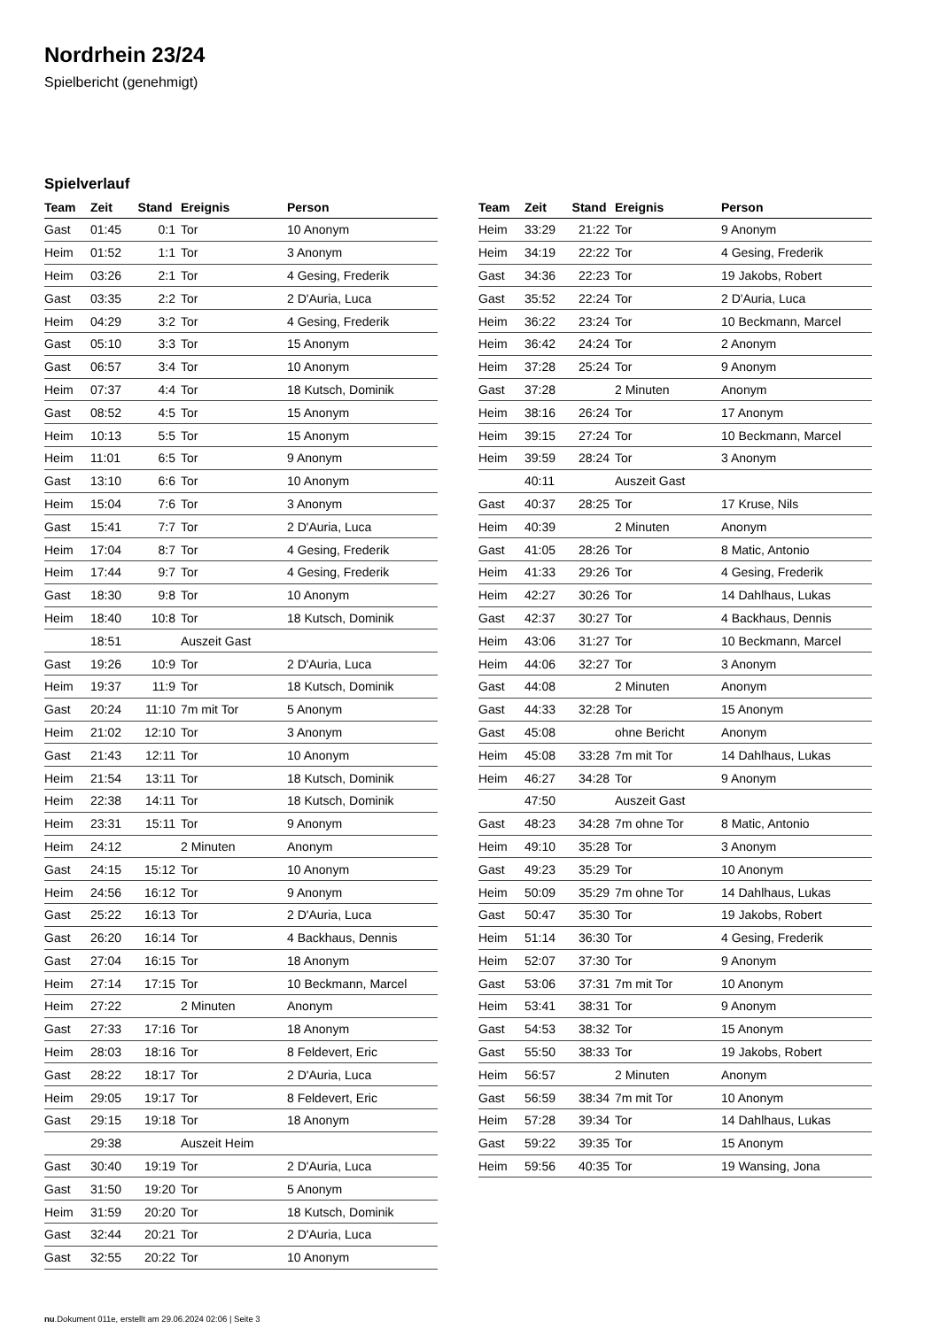Nordrhein 23/24
Spielbericht (genehmigt)
Spielverlauf
| Team | Zeit | Stand | Ereignis | Person |
| --- | --- | --- | --- | --- |
| Gast | 01:45 | 0:1 | Tor | 10 Anonym |
| Heim | 01:52 | 1:1 | Tor | 3 Anonym |
| Heim | 03:26 | 2:1 | Tor | 4 Gesing, Frederik |
| Gast | 03:35 | 2:2 | Tor | 2 D'Auria, Luca |
| Heim | 04:29 | 3:2 | Tor | 4 Gesing, Frederik |
| Gast | 05:10 | 3:3 | Tor | 15 Anonym |
| Gast | 06:57 | 3:4 | Tor | 10 Anonym |
| Heim | 07:37 | 4:4 | Tor | 18 Kutsch, Dominik |
| Gast | 08:52 | 4:5 | Tor | 15 Anonym |
| Heim | 10:13 | 5:5 | Tor | 15 Anonym |
| Heim | 11:01 | 6:5 | Tor | 9 Anonym |
| Gast | 13:10 | 6:6 | Tor | 10 Anonym |
| Heim | 15:04 | 7:6 | Tor | 3 Anonym |
| Gast | 15:41 | 7:7 | Tor | 2 D'Auria, Luca |
| Heim | 17:04 | 8:7 | Tor | 4 Gesing, Frederik |
| Heim | 17:44 | 9:7 | Tor | 4 Gesing, Frederik |
| Gast | 18:30 | 9:8 | Tor | 10 Anonym |
| Heim | 18:40 | 10:8 | Tor | 18 Kutsch, Dominik |
| | 18:51 | | Auszeit Gast | |
| Gast | 19:26 | 10:9 | Tor | 2 D'Auria, Luca |
| Heim | 19:37 | 11:9 | Tor | 18 Kutsch, Dominik |
| Gast | 20:24 | 11:10 | 7m mit Tor | 5 Anonym |
| Heim | 21:02 | 12:10 | Tor | 3 Anonym |
| Gast | 21:43 | 12:11 | Tor | 10 Anonym |
| Heim | 21:54 | 13:11 | Tor | 18 Kutsch, Dominik |
| Heim | 22:38 | 14:11 | Tor | 18 Kutsch, Dominik |
| Heim | 23:31 | 15:11 | Tor | 9 Anonym |
| Heim | 24:12 | | 2 Minuten | Anonym |
| Gast | 24:15 | 15:12 | Tor | 10 Anonym |
| Heim | 24:56 | 16:12 | Tor | 9 Anonym |
| Gast | 25:22 | 16:13 | Tor | 2 D'Auria, Luca |
| Gast | 26:20 | 16:14 | Tor | 4 Backhaus, Dennis |
| Gast | 27:04 | 16:15 | Tor | 18 Anonym |
| Heim | 27:14 | 17:15 | Tor | 10 Beckmann, Marcel |
| Heim | 27:22 | | 2 Minuten | Anonym |
| Gast | 27:33 | 17:16 | Tor | 18 Anonym |
| Heim | 28:03 | 18:16 | Tor | 8 Feldevert, Eric |
| Gast | 28:22 | 18:17 | Tor | 2 D'Auria, Luca |
| Heim | 29:05 | 19:17 | Tor | 8 Feldevert, Eric |
| Gast | 29:15 | 19:18 | Tor | 18 Anonym |
| | 29:38 | | Auszeit Heim | |
| Gast | 30:40 | 19:19 | Tor | 2 D'Auria, Luca |
| Gast | 31:50 | 19:20 | Tor | 5 Anonym |
| Heim | 31:59 | 20:20 | Tor | 18 Kutsch, Dominik |
| Gast | 32:44 | 20:21 | Tor | 2 D'Auria, Luca |
| Gast | 32:55 | 20:22 | Tor | 10 Anonym |
| Team | Zeit | Stand | Ereignis | Person |
| --- | --- | --- | --- | --- |
| Heim | 33:29 | 21:22 | Tor | 9 Anonym |
| Heim | 34:19 | 22:22 | Tor | 4 Gesing, Frederik |
| Gast | 34:36 | 22:23 | Tor | 19 Jakobs, Robert |
| Gast | 35:52 | 22:24 | Tor | 2 D'Auria, Luca |
| Heim | 36:22 | 23:24 | Tor | 10 Beckmann, Marcel |
| Heim | 36:42 | 24:24 | Tor | 2 Anonym |
| Heim | 37:28 | 25:24 | Tor | 9 Anonym |
| Gast | 37:28 | | 2 Minuten | Anonym |
| Heim | 38:16 | 26:24 | Tor | 17 Anonym |
| Heim | 39:15 | 27:24 | Tor | 10 Beckmann, Marcel |
| Heim | 39:59 | 28:24 | Tor | 3 Anonym |
| | 40:11 | | Auszeit Gast | |
| Gast | 40:37 | 28:25 | Tor | 17 Kruse, Nils |
| Heim | 40:39 | | 2 Minuten | Anonym |
| Gast | 41:05 | 28:26 | Tor | 8 Matic, Antonio |
| Heim | 41:33 | 29:26 | Tor | 4 Gesing, Frederik |
| Heim | 42:27 | 30:26 | Tor | 14 Dahlhaus, Lukas |
| Gast | 42:37 | 30:27 | Tor | 4 Backhaus, Dennis |
| Heim | 43:06 | 31:27 | Tor | 10 Beckmann, Marcel |
| Heim | 44:06 | 32:27 | Tor | 3 Anonym |
| Gast | 44:08 | | 2 Minuten | Anonym |
| Gast | 44:33 | 32:28 | Tor | 15 Anonym |
| Gast | 45:08 | | ohne Bericht | Anonym |
| Heim | 45:08 | 33:28 | 7m mit Tor | 14 Dahlhaus, Lukas |
| Heim | 46:27 | 34:28 | Tor | 9 Anonym |
| | 47:50 | | Auszeit Gast | |
| Gast | 48:23 | 34:28 | 7m ohne Tor | 8 Matic, Antonio |
| Heim | 49:10 | 35:28 | Tor | 3 Anonym |
| Gast | 49:23 | 35:29 | Tor | 10 Anonym |
| Heim | 50:09 | 35:29 | 7m ohne Tor | 14 Dahlhaus, Lukas |
| Gast | 50:47 | 35:30 | Tor | 19 Jakobs, Robert |
| Heim | 51:14 | 36:30 | Tor | 4 Gesing, Frederik |
| Heim | 52:07 | 37:30 | Tor | 9 Anonym |
| Gast | 53:06 | 37:31 | 7m mit Tor | 10 Anonym |
| Heim | 53:41 | 38:31 | Tor | 9 Anonym |
| Gast | 54:53 | 38:32 | Tor | 15 Anonym |
| Gast | 55:50 | 38:33 | Tor | 19 Jakobs, Robert |
| Heim | 56:57 | | 2 Minuten | Anonym |
| Gast | 56:59 | 38:34 | 7m mit Tor | 10 Anonym |
| Heim | 57:28 | 39:34 | Tor | 14 Dahlhaus, Lukas |
| Gast | 59:22 | 39:35 | Tor | 15 Anonym |
| Heim | 59:56 | 40:35 | Tor | 19 Wansing, Jona |
nu.Dokument 011e, erstellt am 29.06.2024 02:06 | Seite 3